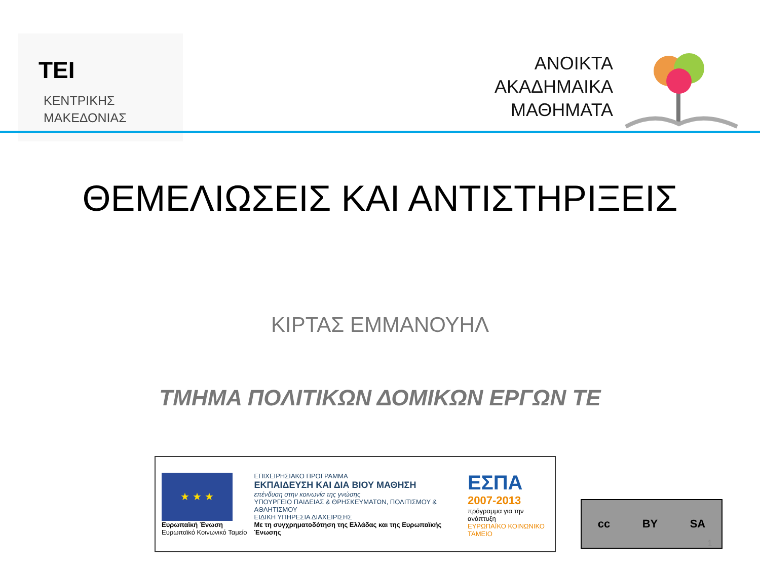TEI
ΚΕΝΤΡΙΚΗΣ
ΜΑΚΕΔΟΝΙΑΣ
ΑΝΟΙΚΤΑ
ΑΚΑΔΗΜΑΙΚΑ
ΜΑΘΗΜΑΤΑ
ΘΕΜΕΛΙΩΣΕΙΣ ΚΑΙ ΑΝΤΙΣΤΗΡΙΞΕΙΣ
ΚΙΡΤΑΣ ΕΜΜΑΝΟΥΗΛ
ΤΜΗΜΑ ΠΟΛΙΤΙΚΩΝ ΔΟΜΙΚΩΝ ΕΡΓΩΝ ΤΕ
★ ★ ★
Ευρωπαϊκή Ένωση
Ευρωπαϊκό Κοινωνικό Ταμείο
ΕΠΙΧΕΙΡΗΣΙΑΚΟ ΠΡΟΓΡΑΜΜΑ
ΕΚΠΑΙΔΕΥΣΗ ΚΑΙ ΔΙΑ ΒΙΟΥ ΜΑΘΗΣΗ
επένδυση στην κοινωνία της γνώσης
ΥΠΟΥΡΓΕΙΟ ΠΑΙΔΕΙΑΣ & ΘΡΗΣΚΕΥΜΑΤΩΝ, ΠΟΛΙΤΙΣΜΟΥ & ΑΘΛΗΤΙΣΜΟΥ
ΕΙΔΙΚΗ ΥΠΗΡΕΣΙΑ ΔΙΑΧΕΙΡΙΣΗΣ
Με τη συγχρηματοδότηση της Ελλάδας και της Ευρωπαϊκής Ένωσης
ΕΣΠΑ
2007-2013
πρόγραμμα για την ανάπτυξη
ΕΥΡΩΠΑΪΚΟ ΚΟΙΝΩΝΙΚΟ ΤΑΜΕΙΟ
cc BY SA
1